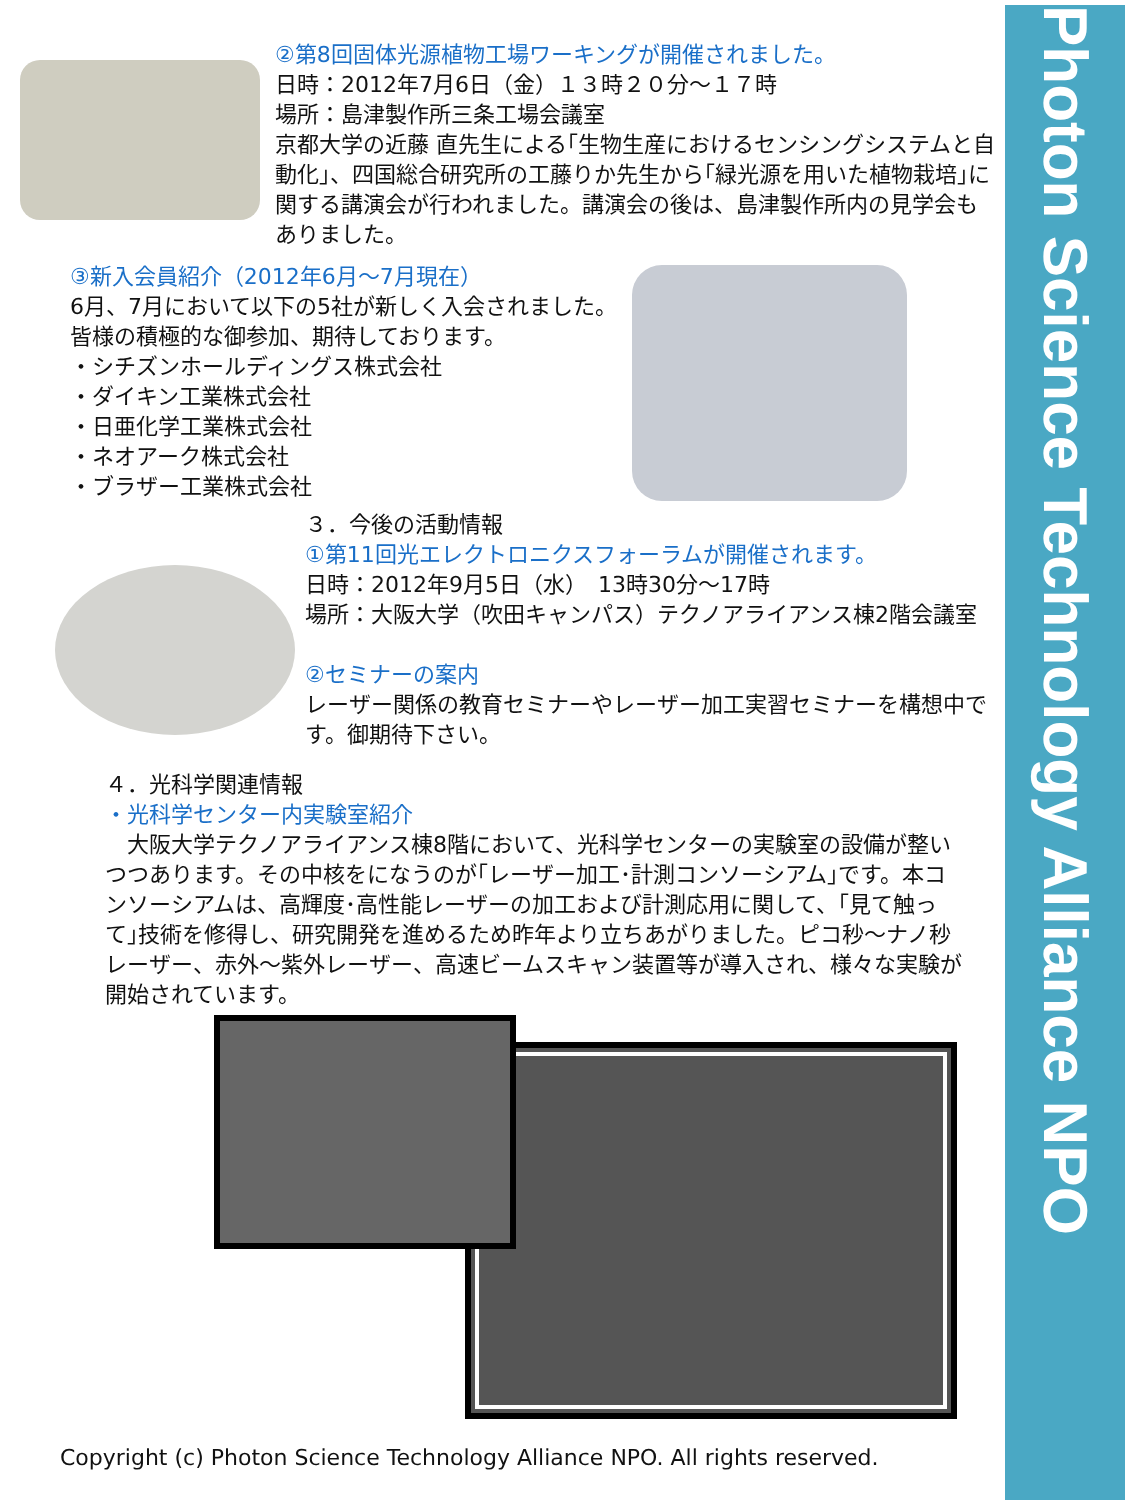Photon Science Technology Alliance NPO
②第8回固体光源植物工場ワーキングが開催されました。
日時：2012年7月6日（金）１３時２０分～１７時
場所：島津製作所三条工場会議室
京都大学の近藤 直先生による｢生物生産におけるセンシングシステムと自動化｣、四国総合研究所の工藤りか先生から｢緑光源を用いた植物栽培｣に関する講演会が行われました。講演会の後は、島津製作所内の見学会もありました。
③新入会員紹介（2012年6月～7月現在）
6月、7月において以下の5社が新しく入会されました。
皆様の積極的な御参加、期待しております。
・シチズンホールディングス株式会社
・ダイキン工業株式会社
・日亜化学工業株式会社
・ネオアーク株式会社
・ブラザー工業株式会社
３．今後の活動情報
①第11回光エレクトロニクスフォーラムが開催されます。
日時：2012年9月5日（水）　13時30分～17時
場所：大阪大学（吹田キャンパス）テクノアライアンス棟2階会議室
②セミナーの案内
レーザー関係の教育セミナーやレーザー加工実習セミナーを構想中です。御期待下さい。
４．光科学関連情報
・光科学センター内実験室紹介
　大阪大学テクノアライアンス棟8階において、光科学センターの実験室の設備が整いつつあります。その中核をになうのが｢レーザー加工･計測コンソーシアム｣です。本コンソーシアムは、高輝度･高性能レーザーの加工および計測応用に関して、｢見て触って｣技術を修得し、研究開発を進めるため昨年より立ちあがりました。ピコ秒～ナノ秒レーザー、赤外～紫外レーザー、高速ビームスキャン装置等が導入され、様々な実験が開始されています。
Copyright (c) Photon Science Technology Alliance NPO. All rights reserved.